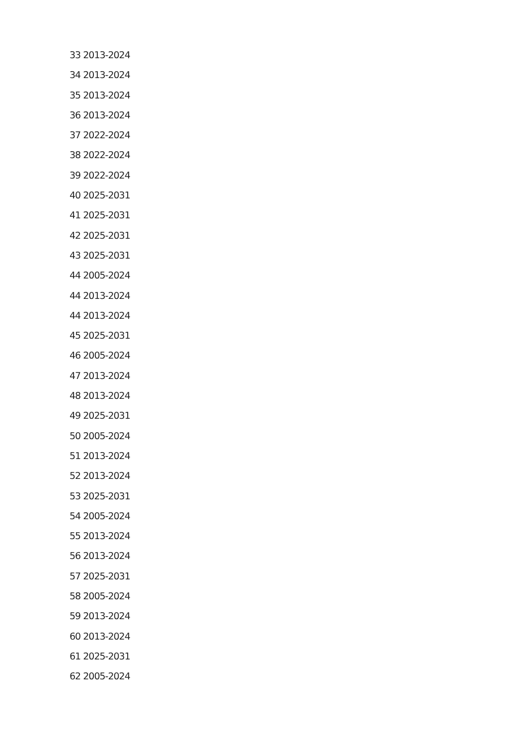33 2013-2024
34 2013-2024
35 2013-2024
36 2013-2024
37 2022-2024
38 2022-2024
39 2022-2024
40 2025-2031
41 2025-2031
42 2025-2031
43 2025-2031
44 2005-2024
44 2013-2024
44 2013-2024
45 2025-2031
46 2005-2024
47 2013-2024
48 2013-2024
49 2025-2031
50 2005-2024
51 2013-2024
52 2013-2024
53 2025-2031
54 2005-2024
55 2013-2024
56 2013-2024
57 2025-2031
58 2005-2024
59 2013-2024
60 2013-2024
61 2025-2031
62 2005-2024